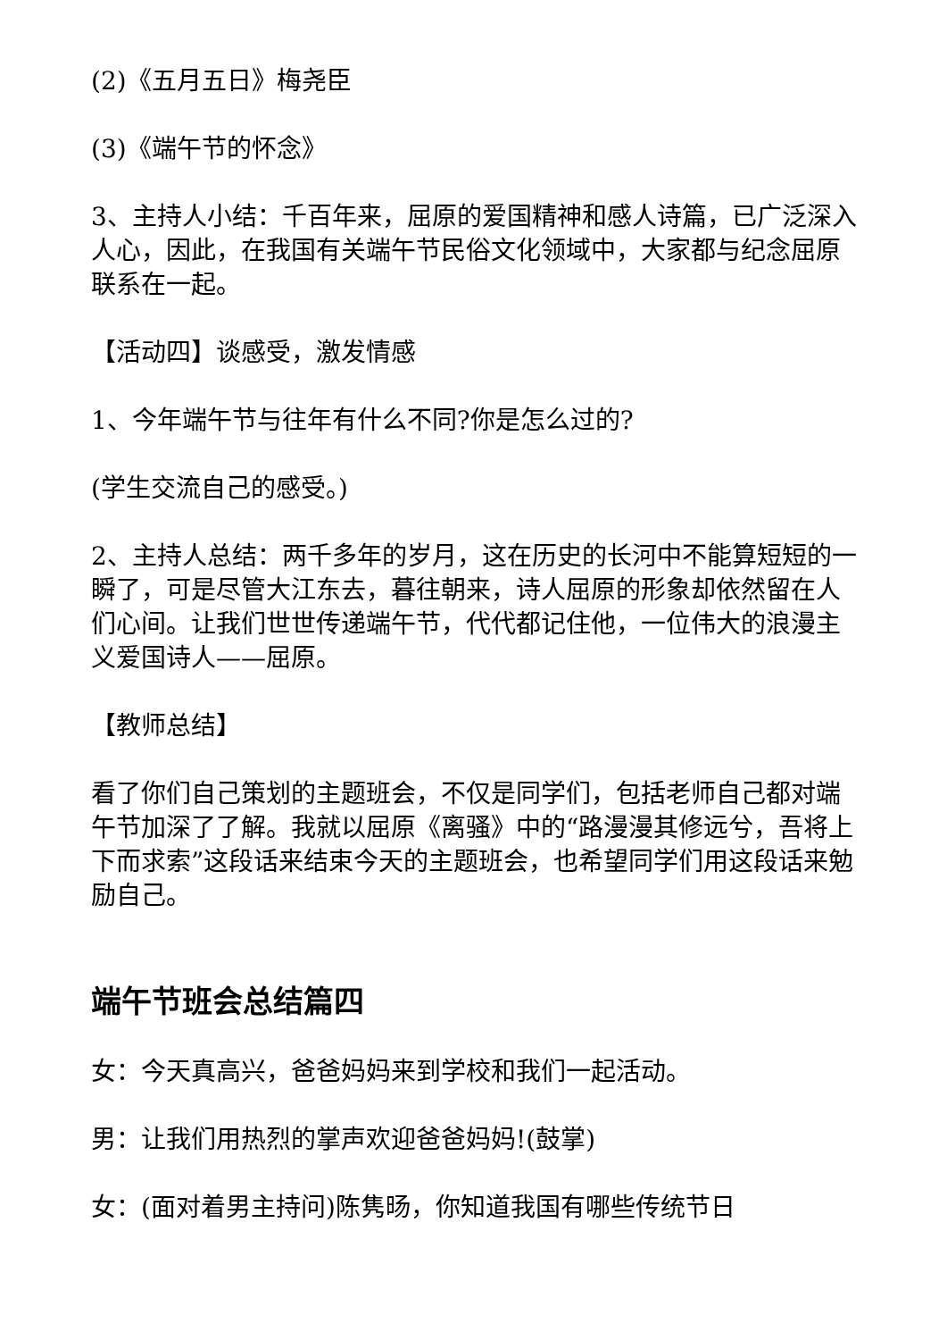(2)《五月五日》梅尧臣
(3)《端午节的怀念》
3、主持人小结：千百年来，屈原的爱国精神和感人诗篇，已广泛深入人心，因此，在我国有关端午节民俗文化领域中，大家都与纪念屈原联系在一起。
【活动四】谈感受，激发情感
1、今年端午节与往年有什么不同?你是怎么过的?
(学生交流自己的感受。)
2、主持人总结：两千多年的岁月，这在历史的长河中不能算短短的一瞬了，可是尽管大江东去，暮往朝来，诗人屈原的形象却依然留在人们心间。让我们世世传递端午节，代代都记住他，一位伟大的浪漫主义爱国诗人——屈原。
【教师总结】
看了你们自己策划的主题班会，不仅是同学们，包括老师自己都对端午节加深了了解。我就以屈原《离骚》中的“路漫漫其修远兮，吾将上下而求索”这段话来结束今天的主题班会，也希望同学们用这段话来勉励自己。
端午节班会总结篇四
女：今天真高兴，爸爸妈妈来到学校和我们一起活动。
男：让我们用热烈的掌声欢迎爸爸妈妈!(鼓掌)
女：(面对着男主持问)陈隽旸，你知道我国有哪些传统节日